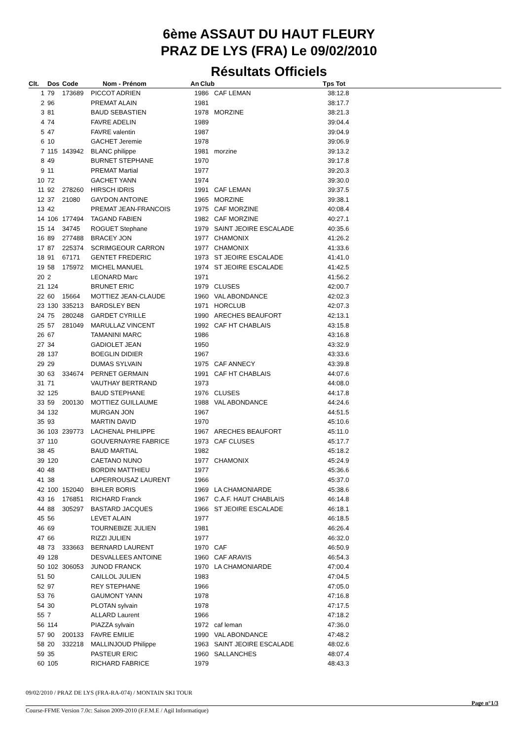6ème ASSAUT DU HAUT FLEURY
PRAZ DE LYS (FRA) Le 09/02/2010
Résultats Officiels
| Clt. | Dos | Code | Nom - Prénom | An | Club | Tps Tot |
| --- | --- | --- | --- | --- | --- | --- |
| 1 | 79 | 173689 | PICCOT ADRIEN | 1986 | CAF LEMAN | 38:12.8 |
| 2 | 96 | | PREMAT ALAIN | 1981 | | 38:17.7 |
| 3 | 81 | | BAUD SEBASTIEN | 1978 | MORZINE | 38:21.3 |
| 4 | 74 | | FAVRE ADELIN | 1989 | | 39:04.4 |
| 5 | 47 | | FAVRE valentin | 1987 | | 39:04.9 |
| 6 | 10 | | GACHET Jeremie | 1978 | | 39:06.9 |
| 7 | 115 | 143942 | BLANC philippe | 1981 | morzine | 39:13.2 |
| 8 | 49 | | BURNET STEPHANE | 1970 | | 39:17.8 |
| 9 | 11 | | PREMAT Martial | 1977 | | 39:20.3 |
| 10 | 72 | | GACHET YANN | 1974 | | 39:30.0 |
| 11 | 92 | 278260 | HIRSCH IDRIS | 1991 | CAF LEMAN | 39:37.5 |
| 12 | 37 | 21080 | GAYDON ANTOINE | 1965 | MORZINE | 39:38.1 |
| 13 | 42 | | PREMAT JEAN-FRANCOIS | 1975 | CAF MORZINE | 40:08.4 |
| 14 | 106 | 177494 | TAGAND FABIEN | 1982 | CAF MORZINE | 40:27.1 |
| 15 | 14 | 34745 | ROGUET Stephane | 1979 | SAINT JEOIRE ESCALADE | 40:35.6 |
| 16 | 89 | 277488 | BRACEY JON | 1977 | CHAMONIX | 41:26.2 |
| 17 | 87 | 225374 | SCRIMGEOUR CARRON | 1977 | CHAMONIX | 41:33.6 |
| 18 | 91 | 67171 | GENTET FREDERIC | 1973 | ST JEOIRE ESCALADE | 41:41.0 |
| 19 | 58 | 175972 | MICHEL MANUEL | 1974 | ST JEOIRE ESCALADE | 41:42.5 |
| 20 | 2 | | LEONARD Marc | 1971 | | 41:56.2 |
| 21 | 124 | | BRUNET ERIC | 1979 | CLUSES | 42:00.7 |
| 22 | 60 | 15664 | MOTTIEZ JEAN-CLAUDE | 1960 | VAL ABONDANCE | 42:02.3 |
| 23 | 130 | 335213 | BARDSLEY BEN | 1971 | HORCLUB | 42:07.3 |
| 24 | 75 | 280248 | GARDET CYRILLE | 1990 | ARECHES BEAUFORT | 42:13.1 |
| 25 | 57 | 281049 | MARULLAZ VINCENT | 1992 | CAF HT CHABLAIS | 43:15.8 |
| 26 | 67 | | TAMANINI MARC | 1986 | | 43:16.8 |
| 27 | 34 | | GADIOLET JEAN | 1950 | | 43:32.9 |
| 28 | 137 | | BOEGLIN DIDIER | 1967 | | 43:33.6 |
| 29 | 29 | | DUMAS SYLVAIN | 1975 | CAF ANNECY | 43:39.8 |
| 30 | 63 | 334674 | PERNET GERMAIN | 1991 | CAF HT CHABLAIS | 44:07.6 |
| 31 | 71 | | VAUTHAY BERTRAND | 1973 | | 44:08.0 |
| 32 | 125 | | BAUD STEPHANE | 1976 | CLUSES | 44:17.8 |
| 33 | 59 | 200130 | MOTTIEZ GUILLAUME | 1988 | VAL ABONDANCE | 44:24.6 |
| 34 | 132 | | MURGAN JON | 1967 | | 44:51.5 |
| 35 | 93 | | MARTIN DAVID | 1970 | | 45:10.6 |
| 36 | 103 | 239773 | LACHENAL PHILIPPE | 1967 | ARECHES BEAUFORT | 45:11.0 |
| 37 | 110 | | GOUVERNAYRE FABRICE | 1973 | CAF CLUSES | 45:17.7 |
| 38 | 45 | | BAUD MARTIAL | 1982 | | 45:18.2 |
| 39 | 120 | | CAETANO NUNO | 1977 | CHAMONIX | 45:24.9 |
| 40 | 48 | | BORDIN MATTHIEU | 1977 | | 45:36.6 |
| 41 | 38 | | LAPERROUSAZ LAURENT | 1966 | | 45:37.0 |
| 42 | 100 | 152040 | BIHLER BORIS | 1969 | LA CHAMONIARDE | 45:38.6 |
| 43 | 16 | 176851 | RICHARD Franck | 1967 | C.A.F. HAUT CHABLAIS | 46:14.8 |
| 44 | 88 | 305297 | BASTARD JACQUES | 1966 | ST JEOIRE ESCALADE | 46:18.1 |
| 45 | 56 | | LEVET ALAIN | 1977 | | 46:18.5 |
| 46 | 69 | | TOURNEBIZE JULIEN | 1981 | | 46:26.4 |
| 47 | 66 | | RIZZI JULIEN | 1977 | | 46:32.0 |
| 48 | 73 | 333663 | BERNARD LAURENT | 1970 | CAF | 46:50.9 |
| 49 | 128 | | DESVALLEES ANTOINE | 1960 | CAF ARAVIS | 46:54.3 |
| 50 | 102 | 306053 | JUNOD FRANCK | 1970 | LA CHAMONIARDE | 47:00.4 |
| 51 | 50 | | CAILLOL JULIEN | 1983 | | 47:04.5 |
| 52 | 97 | | REY STEPHANE | 1966 | | 47:05.0 |
| 53 | 76 | | GAUMONT YANN | 1978 | | 47:16.8 |
| 54 | 30 | | PLOTAN sylvain | 1978 | | 47:17.5 |
| 55 | 7 | | ALLARD Laurent | 1966 | | 47:18.2 |
| 56 | 114 | | PIAZZA sylvain | 1972 | caf leman | 47:36.0 |
| 57 | 90 | 200133 | FAVRE EMILIE | 1990 | VAL ABONDANCE | 47:48.2 |
| 58 | 20 | 332218 | MALLINJOUD Philippe | 1963 | SAINT JEOIRE ESCALADE | 48:02.6 |
| 59 | 35 | | PASTEUR ERIC | 1960 | SALLANCHES | 48:07.4 |
| 60 | 105 | | RICHARD FABRICE | 1979 | | 48:43.3 |
09/02/2010 / PRAZ DE LYS (FRA-RA-074) / MONTAIN SKI TOUR
Page n°1/3
Course-FFME Version 7.0c: Saison 2009-2010 (F.F.M.E / Agil Informatique)